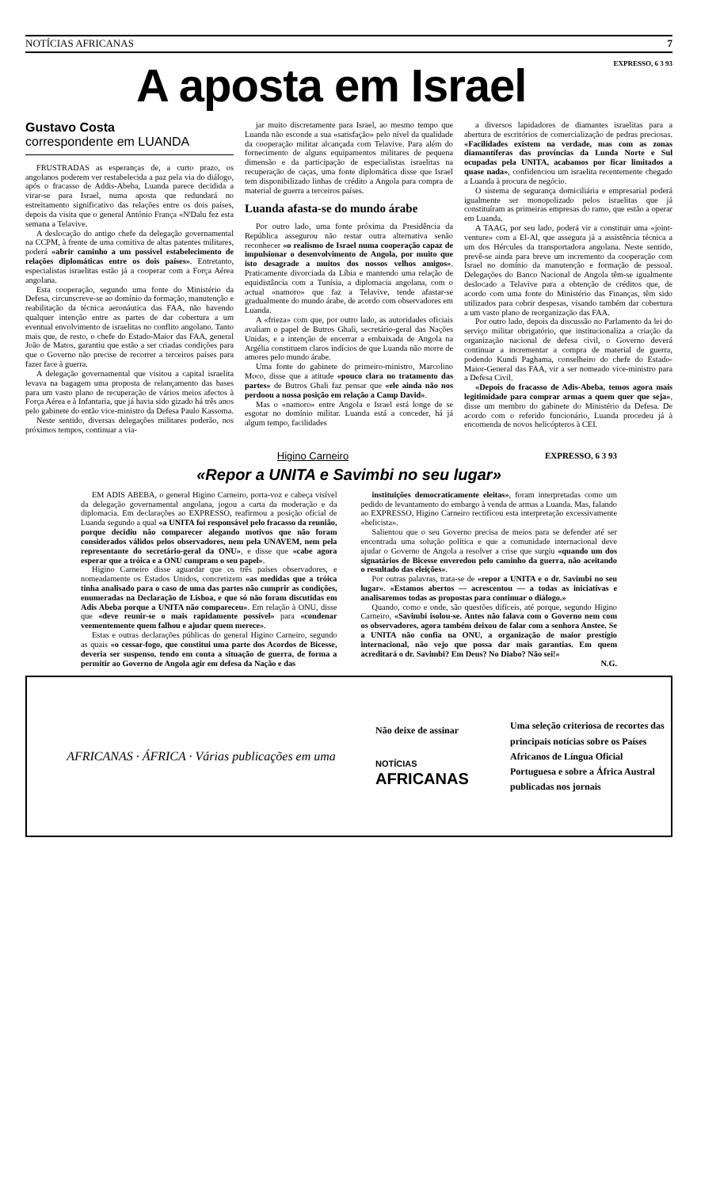NOTÍCIAS AFRICANAS 7
EXPRESSO, 6 3 93
A aposta em Israel
Gustavo Costa
correspondente em LUANDA
FRUSTRADAS as esperanças de, a curto prazo, os angolanos poderem ver restabelecida a paz pela via do diálogo, após o fracasso de Addis-Abeba, Luanda parece decidida a virar-se para Israel, numa aposta que redundará no estreitamento significativo das relações entre os dois países, depois da visita que o general António França «N'Dalu fez esta semana a Telavive.
A deslocação do antigo chefe da delegação governamental na CCPM, à frente de uma comitiva de altas patentes militares, poderá «abrir caminho a um possível estabelecimento de relações diplomáticas entre os dois países». Entretanto, especialistas israelitas estão já a cooperar com a Força Aérea angolana.
Esta cooperação, segundo uma fonte do Ministério da Defesa, circunscreve-se ao domínio da formação, manutenção e reabilitação da técnica aeronáutica das FAA, não havendo qualquer intenção entre as partes de dar cobertura a um eventual envolvimento de israelitas no conflito angolano. Tanto mais que, de resto, o chefe do Estado-Maior das FAA, general João de Matos, garantiu que estão a ser criadas condições para que o Governo não precise de recorrer a terceiros países para fazer face à guerra.
A delegação governamental que visitou a capital israelita levava na bagagem uma proposta de relançamento das bases para um vasto plano de recuperação de vários meios afectos à Força Aérea e à Infantaria, que já havia sido gizado há três anos pelo gabinete do então vice-ministro da Defesa Paulo Kassoma.
Neste sentido, diversas delegações militares poderão, nos próximos tempos, continuar a via-
jar muito discretamente para Israel, ao mesmo tempo que Luanda não esconde a sua «satisfação» pelo nível da qualidade da cooperação militar alcançada com Telavive. Para além do fornecimento de alguns equipamentos militares de pequena dimensão e da participação de especialistas israelitas na recuperação de caças, uma fonte diplomática disse que Israel tem disponibilizado linhas de crédito a Angola para compra de material de guerra a terceiros países.
Luanda afasta-se do mundo árabe
Por outro lado, uma fonte próxima da Presidência da República assegurou não restar outra alternativa senão reconhecer «o realismo de Israel numa cooperação capaz de impulsionar o desenvolvimento de Angola, por muito que isto desagrade a muitos dos nossos velhos amigos». Praticamente divorciada da Líbia e mantendo uma relação de equidistância com a Tunísia, a diplomacia angolana, com o actual «namoro» que faz a Telavive, tende afastar-se gradualmente do mundo árabe, de acordo com observadores em Luanda.
A «frieza» com que, por outro lado, as autoridades oficiais avaliam o papel de Butros Ghali, secretário-geral das Nações Unidas, e a intenção de encerrar a embaixada de Angola na Argélia constituem claros indícios de que Luanda não morre de amores pelo mundo árabe.
Uma fonte do gabinete do primeiro-ministro, Marcolino Moco, disse que a atitude «pouco clara no tratamento das partes» de Butros Ghali faz pensar que «ele ainda não nos perdoou a nossa posição em relação a Camp David».
Mas o «namoro» entre Angola e Israel está longe de se esgotar no domínio militar. Luanda está a conceder, há já algum tempo, facilidades
a diversos lapidadores de diamantes israelitas para a abertura de escritórios de comercialização de pedras preciosas. «Facilidades existem na verdade, mas com as zonas diamantíferas das províncias da Lunda Norte e Sul ocupadas pela UNITA, acabamos por ficar limitados a quase nada», confidenciou um israelita recentemente chegado a Luanda à procura de negócio.
O sistema de segurança domiciliária e empresarial poderá igualmente ser monopolizado pelos israelitas que já constituíram as primeiras empresas do ramo, que estão a operar em Luanda.
A TAAG, por seu lado, poderá vir a constituir uma «joint-venture» com a El-Al, que assegura já a assistência técnica a um dos Hércules da transportadora angolana. Neste sentido, prevê-se ainda para breve um incremento da cooperação com Israel no domínio da manutenção e formação de pessoal. Delegações do Banco Nacional de Angola têm-se igualmente deslocado a Telavive para a obtenção de créditos que, de acordo com uma fonte do Ministério das Finanças, têm sido utilizados para cobrir despesas, visando também dar cobertura a um vasto plano de reorganização das FAA.
Por outro lado, depois da discussão no Parlamento da lei do serviço militar obrigatório, que institucionaliza a criação da organização nacional de defesa civil, o Governo deverá continuar a incrementar a compra de material de guerra, podendo Kundi Paghama, conselheiro do chefe do Estado-Maior-General das FAA, vir a ser nomeado vice-ministro para a Defesa Civil.
«Depois do fracasso de Adis-Abeba, temos agora mais legitimidade para comprar armas a quem quer que seja», disse um membro do gabinete do Ministério da Defesa. De acordo com o referido funcionário, Luanda procedeu já à encomenda de novos helicópteros à CEI.
Higino Carneiro EXPRESSO, 6 3 93
«Repor a UNITA e Savimbi no seu lugar»
EM ADIS ABEBA, o general Higino Carneiro, porta-voz e cabeça visível da delegação governamental angolana, jogou a carta da moderação e da diplomacia. Em declarações ao EXPRESSO, reafirmou a posição oficial de Luanda segundo a qual «a UNITA foi responsável pelo fracasso da reunião, porque decidiu não comparecer alegando motivos que não foram considerados válidos pelos observadores, nem pela UNAVEM, nem pela representante do secretário-geral da ONU», e disse que «cabe agora esperar que a tróica e a ONU cumpram o seu papel».
Higino Carneiro disse aguardar que os três países observadores, e nomeadamente os Estados Unidos, concretizem «as medidas que a tróica tinha analisado para o caso de uma das partes não cumprir as condições, enumeradas na Declaração de Lisboa, e que só não foram discutidas em Adis Abeba porque a UNITA não compareceu». Em relação à ONU, disse que «deve reunir-se o mais rapidamente possível» para «condenar veementemente quem falhou e ajudar quem merece».
Estas e outras declarações públicas do general Higino Carneiro, segundo as quais «o cessar-fogo, que constitui uma parte dos Acordos de Bicesse, deveria ser suspenso, tendo em conta a situação de guerra, de forma a permitir ao Governo de Angola agir em defesa da Nação e das
instituições democraticamente eleitas», foram interpretadas como um pedido de levantamento do embargo à venda de armas a Luanda. Mas, falando ao EXPRESSO, Higino Carneiro rectificou esta interpretação excessivamente «belicista».
Salientou que o seu Governo precisa de meios para se defender até ser encontrada uma solução política e que a comunidade internacional deve ajudar o Governo de Angola a resolver a crise que surgiu «quando um dos signatários de Bicesse enveredou pelo caminho da guerra, não aceitando o resultado das eleições».
Por outras palavras, trata-se de «repor a UNITA e o dr. Savimbi no seu lugar». «Estamos abertos — acrescentou — a todas as iniciativas e analisaremos todas as propostas para continuar o diálogo.»
Quando, como e onde, são questões difíceis, até porque, segundo Higino Carneiro, «Savimbi isolou-se. Antes não falava com o Governo nem com os observadores, agora também deixou de falar com a senhora Anstee. Se a UNITA não confia na ONU, a organização de maior prestígio internacional, não vejo que possa dar mais garantias. Em quem acreditará o dr. Savimbi? Em Deus? No Diabo? Não sei!»
N.G.
AFRICANAS · ÁFRICA · Várias publicações em uma
Não deixe de assinar
NOTÍCIAS
AFRICANAS
Uma seleção criteriosa de recortes das principais notícias sobre os Países Africanos de Língua Oficial Portuguesa e sobre a África Austral publicadas nos jornais